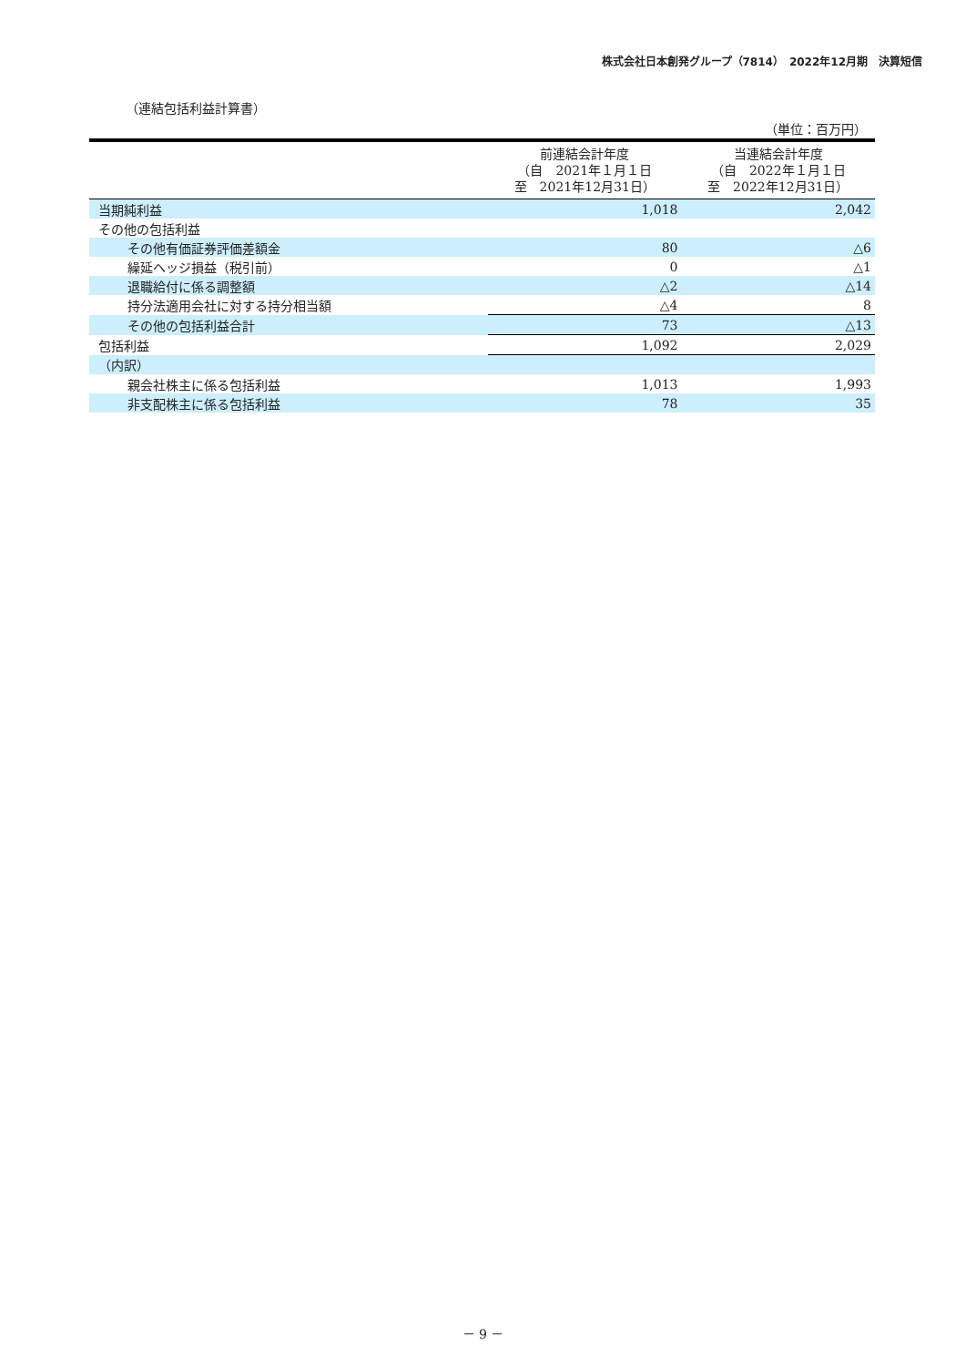株式会社日本創発グループ（7814）　2022年12月期　決算短信
（連結包括利益計算書）
（単位：百万円）
| | 前連結会計年度 （自 2021年１月１日 至 2021年12月31日） | 当連結会計年度 （自 2022年１月１日 至 2022年12月31日） |
| --- | --- | --- |
| 当期純利益 | 1,018 | 2,042 |
| その他の包括利益 | | |
| その他有価証券評価差額金 | 80 | △6 |
| 繰延ヘッジ損益（税引前） | 0 | △1 |
| 退職給付に係る調整額 | △2 | △14 |
| 持分法適用会社に対する持分相当額 | △4 | 8 |
| その他の包括利益合計 | 73 | △13 |
| 包括利益 | 1,092 | 2,029 |
| （内訳） | | |
| 親会社株主に係る包括利益 | 1,013 | 1,993 |
| 非支配株主に係る包括利益 | 78 | 35 |
－ 9 －